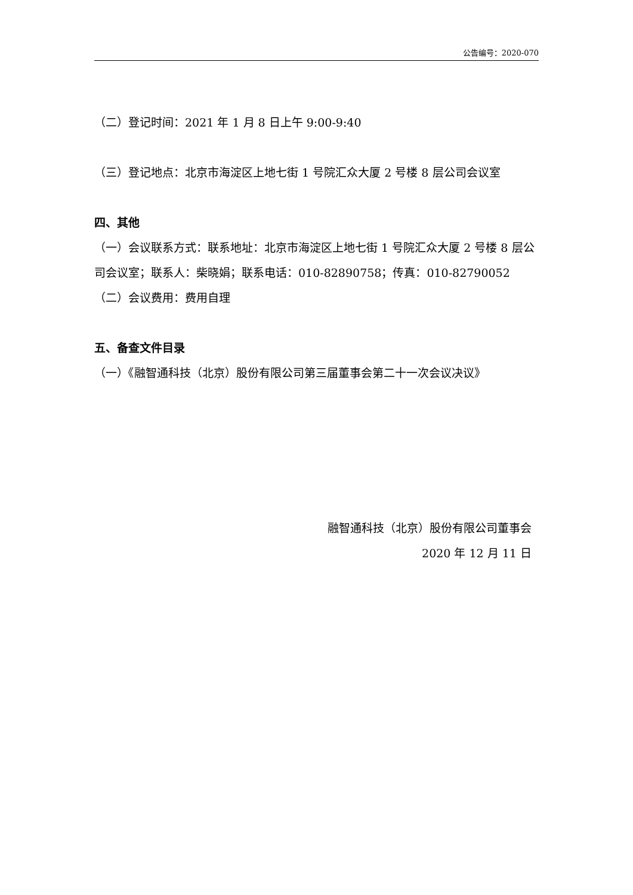公告编号：2020-070
（二）登记时间：2021 年 1 月 8 日上午 9:00-9:40
（三）登记地点：北京市海淀区上地七街 1 号院汇众大厦 2 号楼 8 层公司会议室
四、其他
（一）会议联系方式：联系地址：北京市海淀区上地七街 1 号院汇众大厦 2 号楼 8 层公司会议室；联系人：柴晓娟；联系电话：010-82890758；传真：010-82790052
（二）会议费用：费用自理
五、备查文件目录
（一）《融智通科技（北京）股份有限公司第三届董事会第二十一次会议决议》
融智通科技（北京）股份有限公司董事会
2020 年 12 月 11 日